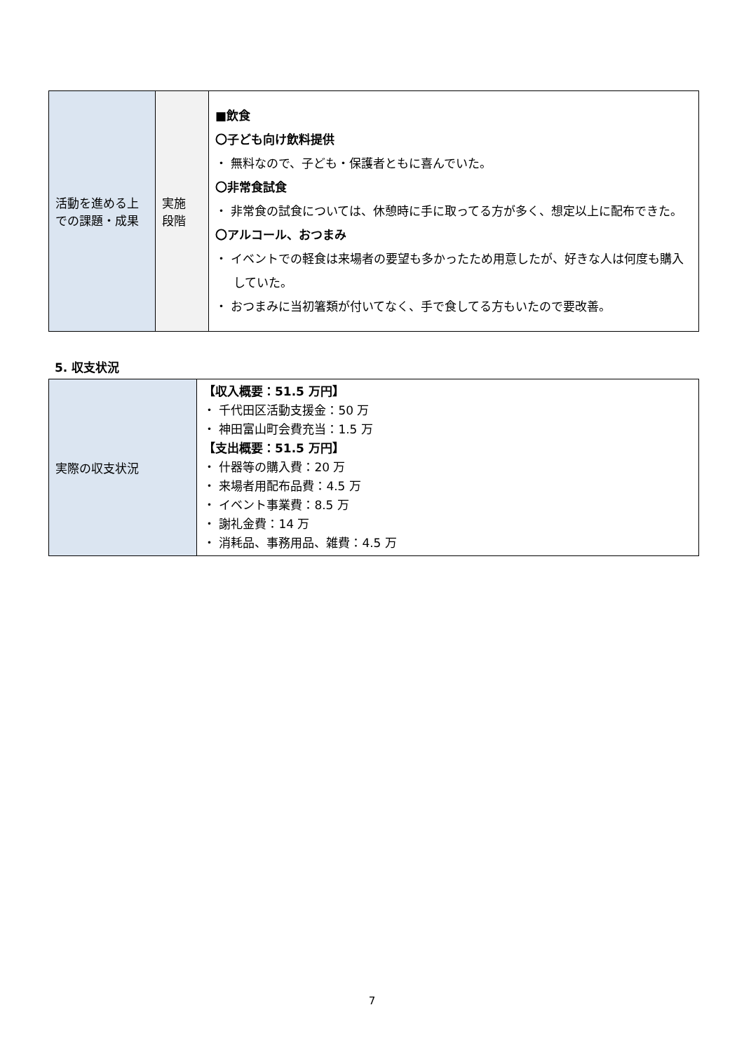| 活動を進める上での課題・成果 | 実施 段階 | ■飲食 〇子ども向け飲料提供 ・ 無料なので、子ども・保護者ともに喜んでいた。 〇非常食試食 ・ 非常食の試食については、休憩時に手に取ってる方が多く、想定以上に配布できた。 〇アルコール、おつまみ ・ イベントでの軽食は来場者の要望も多かったため用意したが、好きな人は何度も購入していた。 ・ おつまみに当初箸類が付いてなく、手で食してる方もいたので要改善。 |
5. 収支状況
| 実際の収支状況 | 【収入概要：51.5 万円】 ・ 千代田区活動支援金：50 万 ・ 神田富山町会費充当：1.5 万 【支出概要：51.5 万円】 ・ 什器等の購入費：20 万 ・ 来場者用配布品費：4.5 万 ・ イベント事業費：8.5 万 ・ 謝礼金費：14 万 ・ 消耗品、事務用品、雑費：4.5 万 |
7